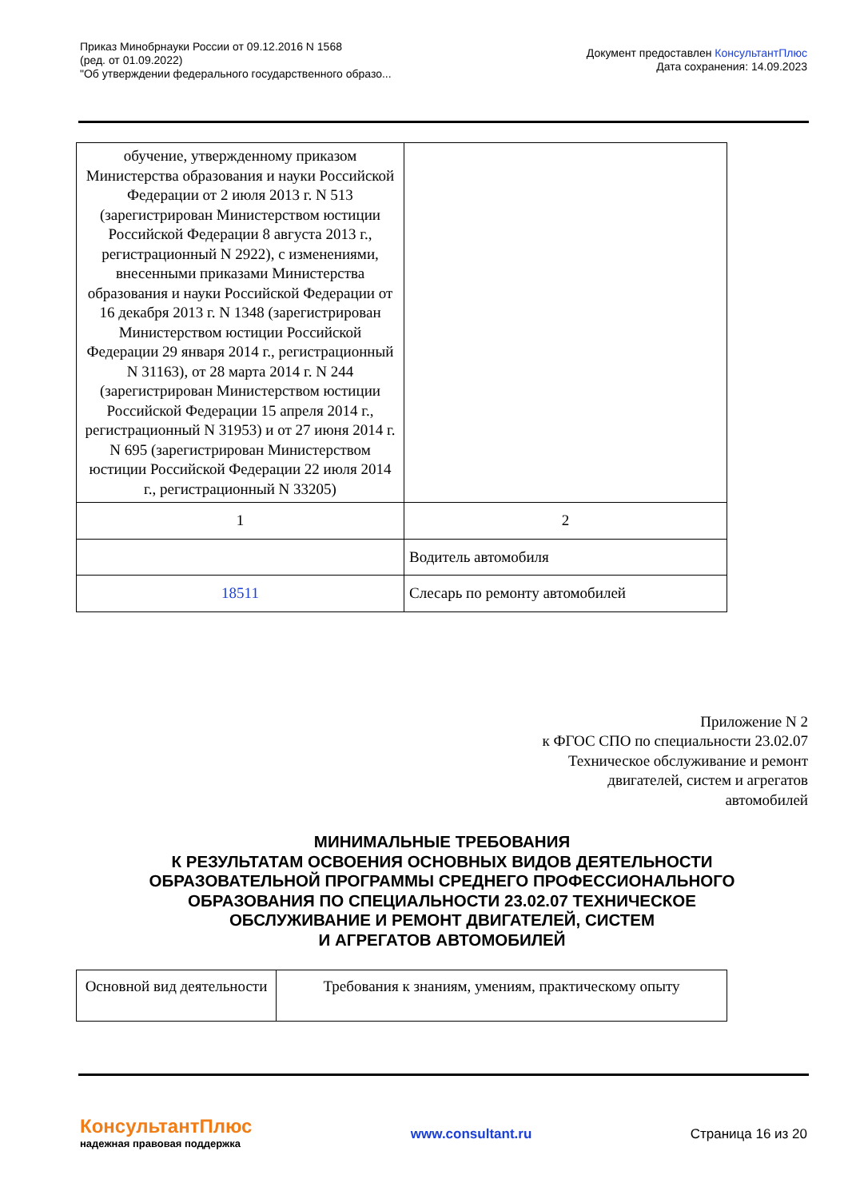Приказ Минобрнауки России от 09.12.2016 N 1568
(ред. от 01.09.2022)
"Об утверждении федерального государственного образо...
Документ предоставлен КонсультантПлюс
Дата сохранения: 14.09.2023
| обучение, утвержденному приказом Министерства образования и науки Российской Федерации от 2 июля 2013 г. N 513 (зарегистрирован Министерством юстиции Российской Федерации 8 августа 2013 г., регистрационный N 2922), с изменениями, внесенными приказами Министерства образования и науки Российской Федерации от 16 декабря 2013 г. N 1348 (зарегистрирован Министерством юстиции Российской Федерации 29 января 2014 г., регистрационный N 31163), от 28 марта 2014 г. N 244 (зарегистрирован Министерством юстиции Российской Федерации 15 апреля 2014 г., регистрационный N 31953) и от 27 июня 2014 г. N 695 (зарегистрирован Министерством юстиции Российской Федерации 22 июля 2014 г., регистрационный N 33205) | |
| 1 | 2 |
| | Водитель автомобиля |
| 18511 | Слесарь по ремонту автомобилей |
Приложение N 2
к ФГОС СПО по специальности 23.02.07
Техническое обслуживание и ремонт
двигателей, систем и агрегатов
автомобилей
МИНИМАЛЬНЫЕ ТРЕБОВАНИЯ
К РЕЗУЛЬТАТАМ ОСВОЕНИЯ ОСНОВНЫХ ВИДОВ ДЕЯТЕЛЬНОСТИ
ОБРАЗОВАТЕЛЬНОЙ ПРОГРАММЫ СРЕДНЕГО ПРОФЕССИОНАЛЬНОГО
ОБРАЗОВАНИЯ ПО СПЕЦИАЛЬНОСТИ 23.02.07 ТЕХНИЧЕСКОЕ
ОБСЛУЖИВАНИЕ И РЕМОНТ ДВИГАТЕЛЕЙ, СИСТЕМ
И АГРЕГАТОВ АВТОМОБИЛЕЙ
| Основной вид деятельности | Требования к знаниям, умениям, практическому опыту |
КонсультантПлюс
надежная правовая поддержка
www.consultant.ru Страница 16 из 20